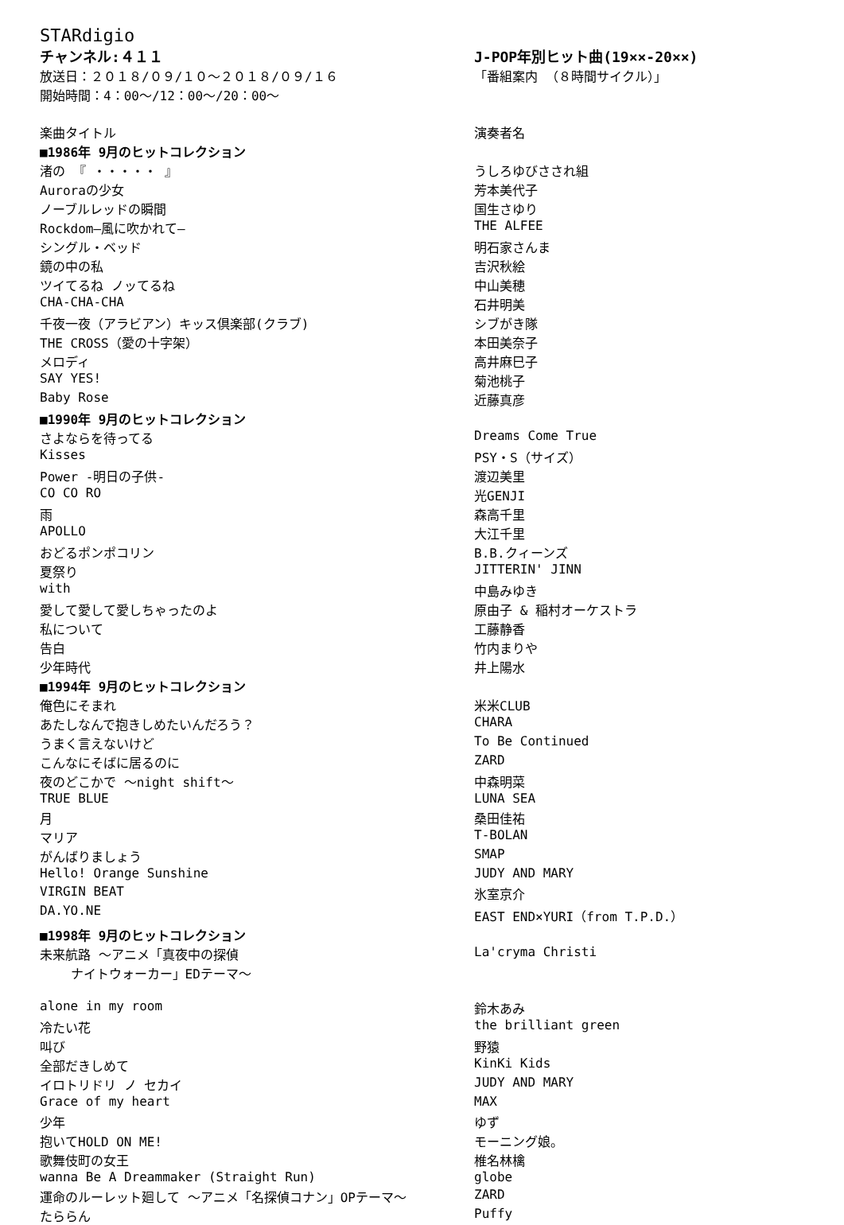STARdigio
| チャンネル:４１１ | J-POP年別ヒット曲(19××-20××) |
| 放送日：２０１８/０９/１０～２０１８/０９/１６ | 「番組案内 （８時間サイクル）」 |
| 開始時間：4：00～/12：00～/20：00～ | |
| 楽曲タイトル | 演奏者名 |
| ■1986年 9月のヒットコレクション | |
| 渚の 『 ・・・・・ 』 | うしろゆびさされ組 |
| Auroraの少女 | 芳本美代子 |
| ノーブルレッドの瞬間 | 国生さゆり |
| Rockdom―風に吹かれて― | THE ALFEE |
| シングル・ベッド | 明石家さんま |
| 鏡の中の私 | 吉沢秋絵 |
| ツイてるね ノッてるね | 中山美穂 |
| CHA-CHA-CHA | 石井明美 |
| 千夜一夜（アラビアン）キッス倶楽部(クラブ) | シブがき隊 |
| THE CROSS（愛の十字架） | 本田美奈子 |
| メロディ | 高井麻巳子 |
| SAY YES! | 菊池桃子 |
| Baby Rose | 近藤真彦 |
| ■1990年 9月のヒットコレクション | |
| さよならを待ってる | Dreams Come True |
| Kisses | PSY・S（サイズ） |
| Power -明日の子供- | 渡辺美里 |
| CO CO RO | 光GENJI |
| 雨 | 森高千里 |
| APOLLO | 大江千里 |
| おどるポンポコリン | B.B.クィーンズ |
| 夏祭り | JITTERIN' JINN |
| with | 中島みゆき |
| 愛して愛して愛しちゃったのよ | 原由子 & 稲村オーケストラ |
| 私について | 工藤静香 |
| 告白 | 竹内まりや |
| 少年時代 | 井上陽水 |
| ■1994年 9月のヒットコレクション | |
| 俺色にそまれ | 米米CLUB |
| あたしなんで抱きしめたいんだろう？ | CHARA |
| うまく言えないけど | To Be Continued |
| こんなにそばに居るのに | ZARD |
| 夜のどこかで ～night shift～ | 中森明菜 |
| TRUE BLUE | LUNA SEA |
| 月 | 桑田佳祐 |
| マリア | T-BOLAN |
| がんばりましょう | SMAP |
| Hello! Orange Sunshine | JUDY AND MARY |
| VIRGIN BEAT | 氷室京介 |
| DA.YO.NE | EAST END×YURI（from T.P.D.） |
| ■1998年 9月のヒットコレクション | |
| 未来航路 ～アニメ「真夜中の探偵 ナイトウォーカー」EDテーマ～ | La'cryma Christi |
| alone in my room | 鈴木あみ |
| 冷たい花 | the brilliant green |
| 叫び | 野猿 |
| 全部だきしめて | KinKi Kids |
| イロトリドリ ノ セカイ | JUDY AND MARY |
| Grace of my heart | MAX |
| 少年 | ゆず |
| 抱いてHOLD ON ME! | モーニング娘。 |
| 歌舞伎町の女王 | 椎名林檎 |
| wanna Be A Dreammaker (Straight Run) | globe |
| 運命のルーレット廻して ～アニメ「名探偵コナン」OPテーマ～ | ZARD |
| たららん | Puffy |